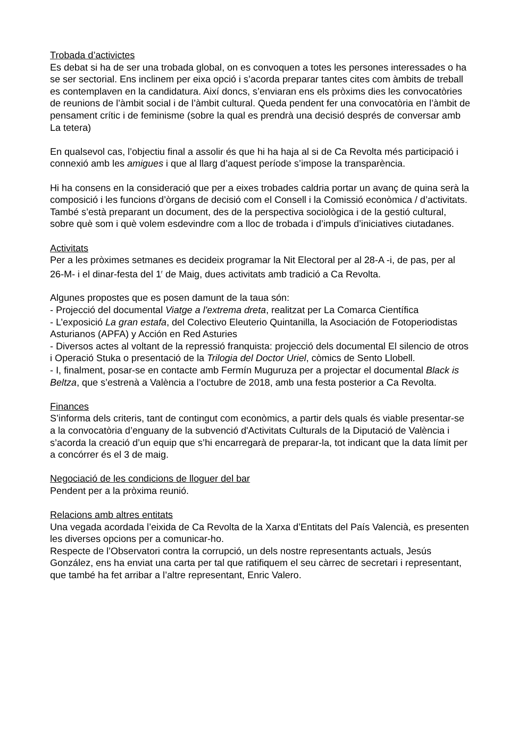Trobada d’activictes
Es debat si ha de ser una trobada global, on es convoquen a totes les persones interessades o ha se ser sectorial. Ens inclinem per eixa opció i s’acorda preparar tantes cites com àmbits de treball es contemplaven en la candidatura. Així doncs, s’enviaran ens els pròxims dies les convocatòries de reunions de l’àmbit social i de l’àmbit cultural. Queda pendent fer una convocatòria en l’àmbit de pensament crític i de feminisme (sobre la qual es prendrà una decisió després de conversar amb La tetera)
En qualsevol cas, l’objectiu final a assolir és que hi ha haja al si de Ca Revolta més participació i connexió amb les amigues i que al llarg d’aquest període s’impose la transparència.
Hi ha consens en la consideració que per a eixes trobades caldria portar un avanç de quina serà la composició i les funcions d’òrgans de decisió com el Consell i la Comissió econòmica / d’activitats. També s’està preparant un document, des de la perspectiva sociològica i de la gestió cultural, sobre què som i què volem esdevindre com a lloc de trobada i d’impuls d’iniciatives ciutadanes.
Activitats
Per a les pròximes setmanes es decideix programar la Nit Electoral per al 28-A -i, de pas, per al 26-M- i el dinar-festa del 1<sup>r</sup> de Maig, dues activitats amb tradició a Ca Revolta.
Algunes propostes que es posen damunt de la taua són:
- Projecció del documental Viatge a l'extrema dreta, realitzat per La Comarca Científica
- L’exposició La gran estafa, del Colectivo Eleuterio Quintanilla, la Asociación de Fotoperiodistas Asturianos (APFA) y Acción en Red Asturies
- Diversos actes al voltant de la repressió franquista: projecció dels documental El silencio de otros i Operació Stuka o presentació de la Trilogia del Doctor Uriel, còmics de Sento Llobell.
- I, finalment, posar-se en contacte amb Fermín Muguruza per a projectar el documental Black is Beltza, que s’estrenà a València a l’octubre de 2018, amb una festa posterior a Ca Revolta.
Finances
S’informa dels criteris, tant de contingut com econòmics, a partir dels quals és viable presentar-se a la convocatòria d’enguany de la subvenció d'Activitats Culturals de la Diputació de València i s’acorda la creació d’un equip que s’hi encarregarà de preparar-la, tot indicant que la data límit per a concórrer és el 3 de maig.
Negociació de les condicions de lloguer del bar
Pendent per a la pròxima reunió.
Relacions amb altres entitats
Una vegada acordada l’eixida de Ca Revolta de la Xarxa d’Entitats del País Valencià, es presenten les diverses opcions per a comunicar-ho.
Respecte de l’Observatori contra la corrupció, un dels nostre representants actuals, Jesús González, ens ha enviat una carta per tal que ratifiquem el seu càrrec de secretari i representant, que també ha fet arribar a l’altre representant, Enric Valero.